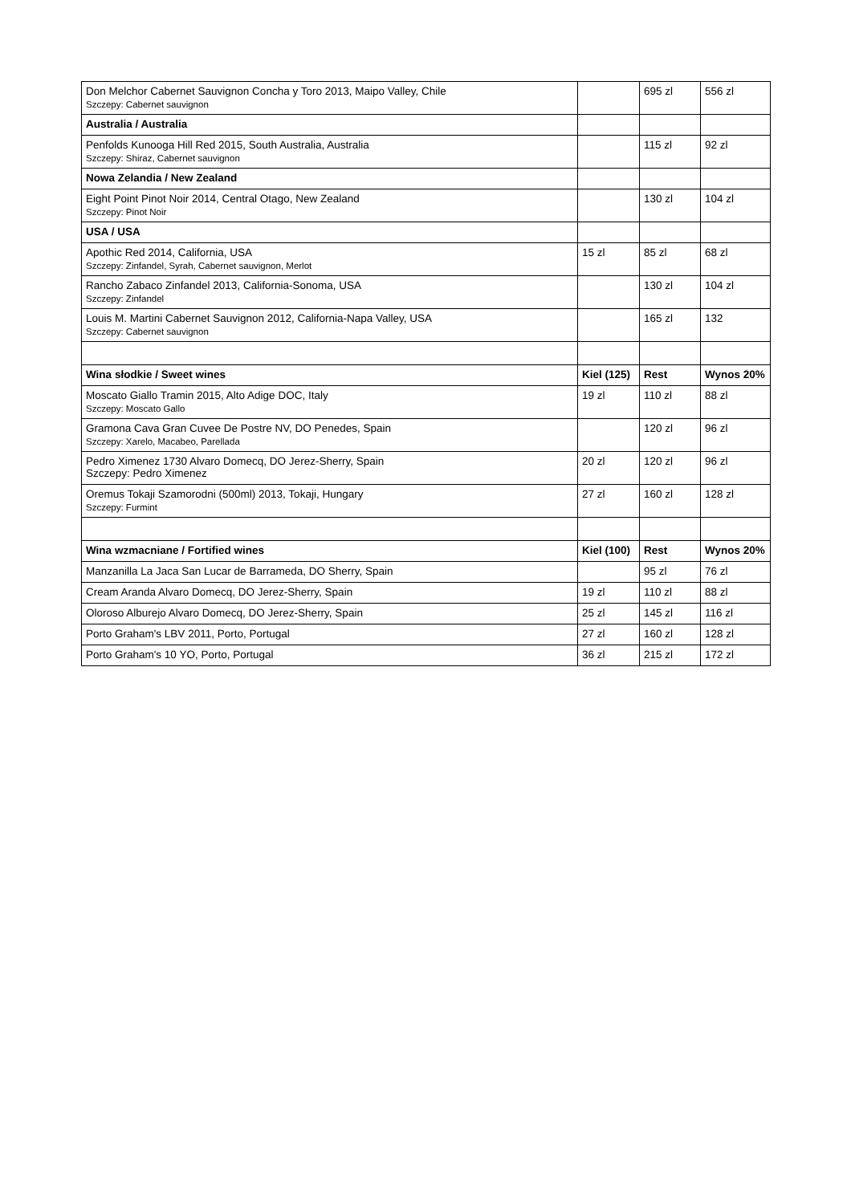| Don Melchor Cabernet Sauvignon Concha y Toro 2013, Maipo Valley, Chile Szczepy: Cabernet sauvignon | | 695 zl | 556 zl |
| Australia / Australia | | | |
| Penfolds Kunooga Hill Red 2015, South Australia, Australia Szczepy: Shiraz, Cabernet sauvignon | | 115 zl | 92 zl |
| Nowa Zelandia / New Zealand | | | |
| Eight Point Pinot Noir 2014, Central Otago, New Zealand Szczepy: Pinot Noir | | 130 zl | 104 zl |
| USA / USA | | | |
| Apothic Red 2014, California, USA Szczepy: Zinfandel, Syrah, Cabernet sauvignon, Merlot | 15 zl | 85 zl | 68 zl |
| Rancho Zabaco Zinfandel 2013, California-Sonoma, USA Szczepy: Zinfandel | | 130 zl | 104 zl |
| Louis M. Martini Cabernet Sauvignon 2012, California-Napa Valley, USA Szczepy: Cabernet sauvignon | | 165 zl | 132 |
| Wina słodkie / Sweet wines | Kiel (125) | Rest | Wynos 20% |
| Moscato Giallo Tramin 2015, Alto Adige DOC, Italy Szczepy: Moscato Gallo | 19 zl | 110 zl | 88 zl |
| Gramona Cava Gran Cuvee De Postre NV, DO Penedes, Spain Szczepy: Xarelo, Macabeo, Parellada | | 120 zl | 96 zl |
| Pedro Ximenez 1730 Alvaro Domecq, DO Jerez-Sherry, Spain Szczepy: Pedro Ximenez | 20 zl | 120 zl | 96 zl |
| Oremus Tokaji Szamorodni (500ml) 2013, Tokaji, Hungary Szczepy: Furmint | 27 zl | 160 zl | 128 zl |
| Wina wzmacniane / Fortified wines | Kiel (100) | Rest | Wynos 20% |
| Manzanilla La Jaca San Lucar de Barrameda, DO Sherry, Spain | | 95 zl | 76 zl |
| Cream Aranda Alvaro Domecq, DO Jerez-Sherry, Spain | 19 zl | 110 zl | 88 zl |
| Oloroso Alburejo Alvaro Domecq, DO Jerez-Sherry, Spain | 25 zl | 145 zl | 116 zl |
| Porto Graham's LBV 2011, Porto, Portugal | 27 zl | 160 zl | 128 zl |
| Porto Graham's 10 YO, Porto, Portugal | 36 zl | 215 zl | 172 zl |